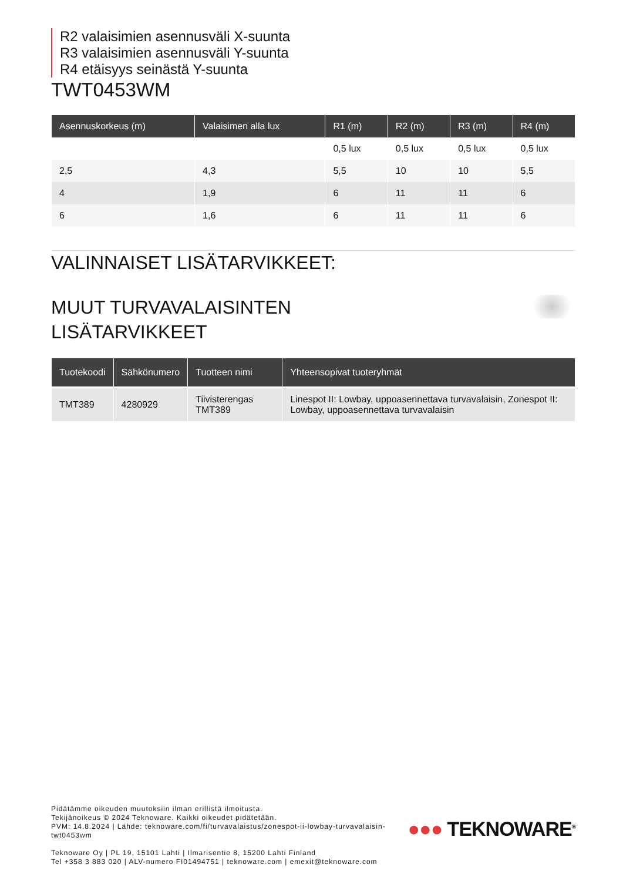R2 valaisimien asennusväli X-suunta
R3 valaisimien asennusväli Y-suunta
R4 etäisyys seinästä Y-suunta
TWT0453WM
| Asennuskorkeus (m) | Valaisimen alla lux | R1 (m) | R2 (m) | R3 (m) | R4 (m) |
| --- | --- | --- | --- | --- | --- |
| | | 0,5 lux | 0,5 lux | 0,5 lux | 0,5 lux |
| 2,5 | 4,3 | 5,5 | 10 | 10 | 5,5 |
| 4 | 1,9 | 6 | 11 | 11 | 6 |
| 6 | 1,6 | 6 | 11 | 11 | 6 |
VALINNAISET LISÄTARVIKKEET:
MUUT TURVAVALAISINTEN
LISÄTARVIKKEET
| Tuotekoodi | Sähkönumero | Tuotteen nimi | Yhteensopivat tuoteryhmät |
| --- | --- | --- | --- |
| TMT389 | 4280929 | Tiivisterengas TMT389 | Linespot II: Lowbay, uppoasennettava turvavalaisin, Zonespot II: Lowbay, uppoasennettava turvavalaisin |
Pidätämme oikeuden muutoksiin ilman erillistä ilmoitusta.
Tekijänoikeus © 2024 Teknoware. Kaikki oikeudet pidätetään.
PVM: 14.8.2024 | Lähde: teknoware.com/fi/turvavalaistus/zonespot-ii-lowbay-turvavalaisin-
twt0453wm
Teknoware Oy | PL 19, 15101 Lahti | Ilmarisentie 8, 15200 Lahti Finland
Tel +358 3 883 020 | ALV-numero FI01494751 | teknoware.com | emexit@teknoware.com
●●● TEKNOWARE<sup>®</sup>